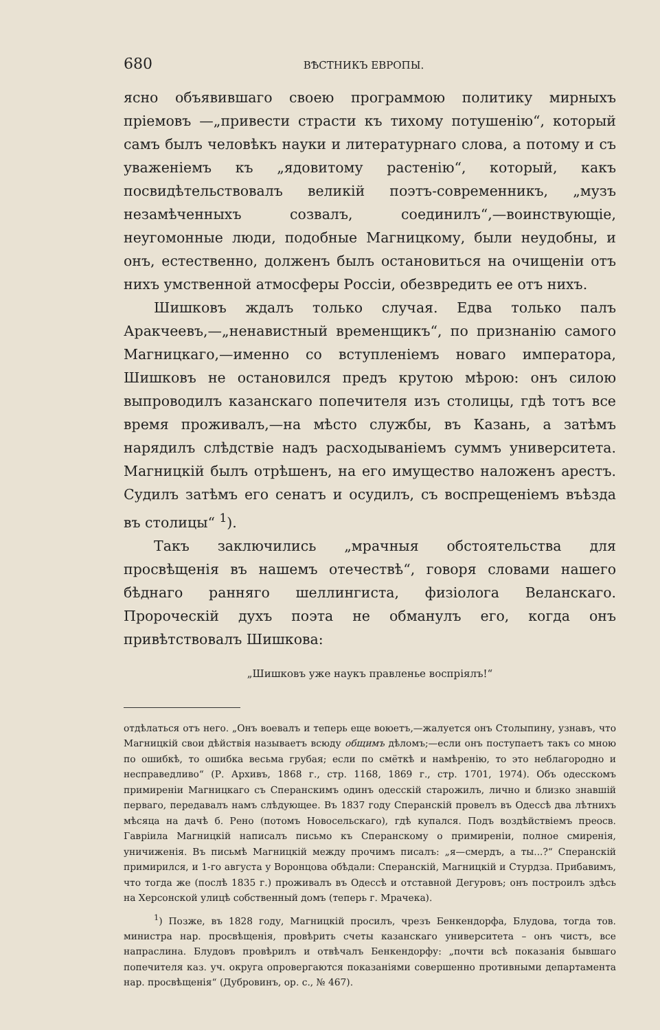680 ВѢСТНИКЪ ЕВРОПЫ.
ясно объявившаго своею программою политику мирныхъ пріемовъ —„привести страсти къ тихому потушенію“, который самъ былъ человѣкъ науки и литературнаго слова, а потому и съ уваженіемъ къ „ядовитому растенію“, который, какъ посвидѣтельствовалъ великій поэтъ-современникъ, „музъ незамѣченныхъ созвалъ, соединилъ“,—воинствующіе, неугомонные люди, подобные Магницкому, были неудобны, и онъ, естественно, долженъ былъ остановиться на очищеніи отъ нихъ умственной атмосферы Россіи, обезвредить ее отъ нихъ.
Шишковъ ждалъ только случая. Едва только палъ Аракчеевъ,—„ненавистный временщикъ“, по признанію самого Магницкаго,—именно со вступленіемъ новаго императора, Шишковъ не остановился предъ крутою мѣрою: онъ силою выпроводилъ казанскаго попечителя изъ столицы, гдѣ тотъ все время проживалъ,—на мѣсто службы, въ Казань, а затѣмъ нарядилъ слѣдствіе надъ расходываніемъ суммъ университета. Магницкій былъ отрѣшенъ, на его имущество наложенъ арестъ. Судилъ затѣмъ его сенатъ и осудилъ, съ воспрещеніемъ въѣзда въ столицы“ <sup>1</sup>).
Такъ заключились „мрачныя обстоятельства для просвѣщенія въ нашемъ отечествѣ“, говоря словами нашего бѣднаго ранняго шеллингиста, физіолога Веланскаго. Пророческій духъ поэта не обманулъ его, когда онъ привѣтствовалъ Шишкова:
„Шишковъ уже наукъ правленье воспріялъ!“
отдѣлаться отъ него. „Онъ воевалъ и теперь еще воюетъ,—жалуется онъ Столыпину, узнавъ, что Магницкій свои дѣйствія называетъ всюду общимъ дѣломъ;—если онъ поступаетъ такъ со мною по ошибкѣ, то ошибка весьма грубая; если по смёткѣ и намѣренію, то это неблагородно и несправедливо“ (Р. Архивъ, 1868 г., стр. 1168, 1869 г., стр. 1701, 1974). Объ одесскомъ примиреніи Магницкаго съ Сперанскимъ одинъ одесскій старожилъ, лично и близко знавшій перваго, передавалъ намъ слѣдующее. Въ 1837 году Сперанскій провелъ въ Одессѣ два лѣтнихъ мѣсяца на дачѣ б. Рено (потомъ Новосельскаго), гдѣ купался. Подъ воздѣйствіемъ преосв. Гавріила Магницкій написалъ письмо къ Сперанскому о примиреніи, полное смиренія, уничиженія. Въ письмѣ Магницкій между прочимъ писалъ: „я—смердъ, а ты...?“ Сперанскій примирился, и 1-го августа у Воронцова обѣдали: Сперанскій, Магницкій и Стурдза. Прибавимъ, что тогда же (послѣ 1835 г.) проживалъ въ Одессѣ и отставной Дегуровъ; онъ построилъ здѣсь на Херсонской улицѣ собственный домъ (теперь г. Мрачека).
<sup>1</sup>) Позже, въ 1828 году, Магницкій просилъ, чрезъ Бенкендорфа, Блудова, тогда тов. министра нар. просвѣщенія, провѣрить счеты казанскаго университета – онъ чистъ, все напраслина. Блудовъ провѣрилъ и отвѣчалъ Бенкендорфу: „почти всѣ показанія бывшаго попечителя каз. уч. округа опровергаются показаніями совершенно противными департамента нар. просвѣщенія“ (Дубровинъ, op. c., № 467).